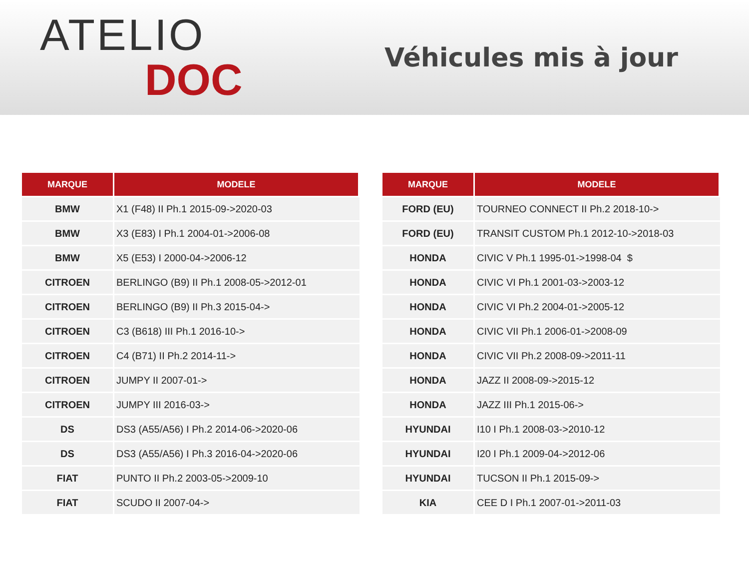ATELIO
DOC
Véhicules mis à jour
| MARQUE | MODELE |
| --- | --- |
| BMW | X1 (F48) II Ph.1 2015-09->2020-03 |
| BMW | X3 (E83) I Ph.1 2004-01->2006-08 |
| BMW | X5 (E53) I 2000-04->2006-12 |
| CITROEN | BERLINGO (B9) II Ph.1 2008-05->2012-01 |
| CITROEN | BERLINGO (B9) II Ph.3 2015-04-> |
| CITROEN | C3 (B618) III Ph.1 2016-10-> |
| CITROEN | C4 (B71) II Ph.2 2014-11-> |
| CITROEN | JUMPY II 2007-01-> |
| CITROEN | JUMPY III 2016-03-> |
| DS | DS3 (A55/A56) I Ph.2 2014-06->2020-06 |
| DS | DS3 (A55/A56) I Ph.3 2016-04->2020-06 |
| FIAT | PUNTO II Ph.2 2003-05->2009-10 |
| FIAT | SCUDO II 2007-04-> |
| MARQUE | MODELE |
| --- | --- |
| FORD (EU) | TOURNEO CONNECT II Ph.2 2018-10-> |
| FORD (EU) | TRANSIT CUSTOM Ph.1 2012-10->2018-03 |
| HONDA | CIVIC V Ph.1 1995-01->1998-04 $ |
| HONDA | CIVIC VI Ph.1 2001-03->2003-12 |
| HONDA | CIVIC VI Ph.2 2004-01->2005-12 |
| HONDA | CIVIC VII Ph.1 2006-01->2008-09 |
| HONDA | CIVIC VII Ph.2 2008-09->2011-11 |
| HONDA | JAZZ II 2008-09->2015-12 |
| HONDA | JAZZ III Ph.1 2015-06-> |
| HYUNDAI | I10 I Ph.1 2008-03->2010-12 |
| HYUNDAI | I20 I Ph.1 2009-04->2012-06 |
| HYUNDAI | TUCSON II Ph.1 2015-09-> |
| KIA | CEE D I Ph.1 2007-01->2011-03 |